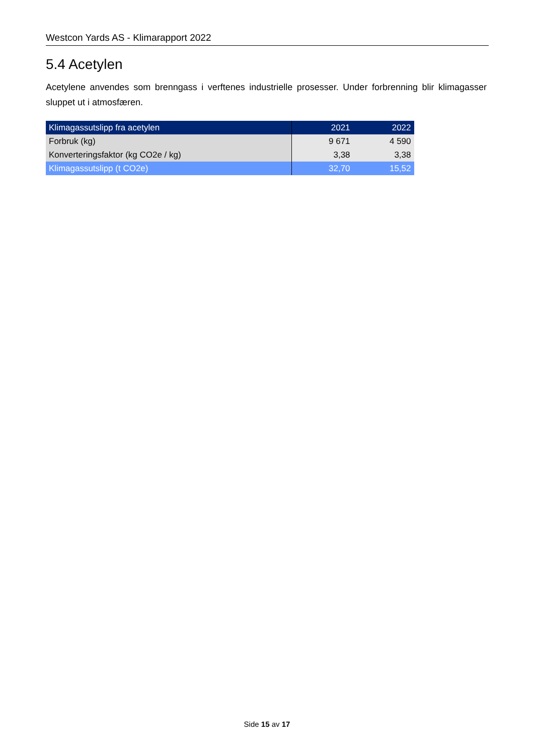Westcon Yards AS - Klimarapport 2022
5.4 Acetylen
Acetylene anvendes som brenngass i verftenes industrielle prosesser. Under forbrenning blir klimagasser sluppet ut i atmosfæren.
| Klimagassutslipp fra acetylen | 2021 | 2022 |
| Forbruk (kg) | 9 671 | 4 590 |
| Konverteringsfaktor (kg CO2e / kg) | 3,38 | 3,38 |
| Klimagassutslipp (t CO2e) | 32,70 | 15,52 |
Side 15 av 17